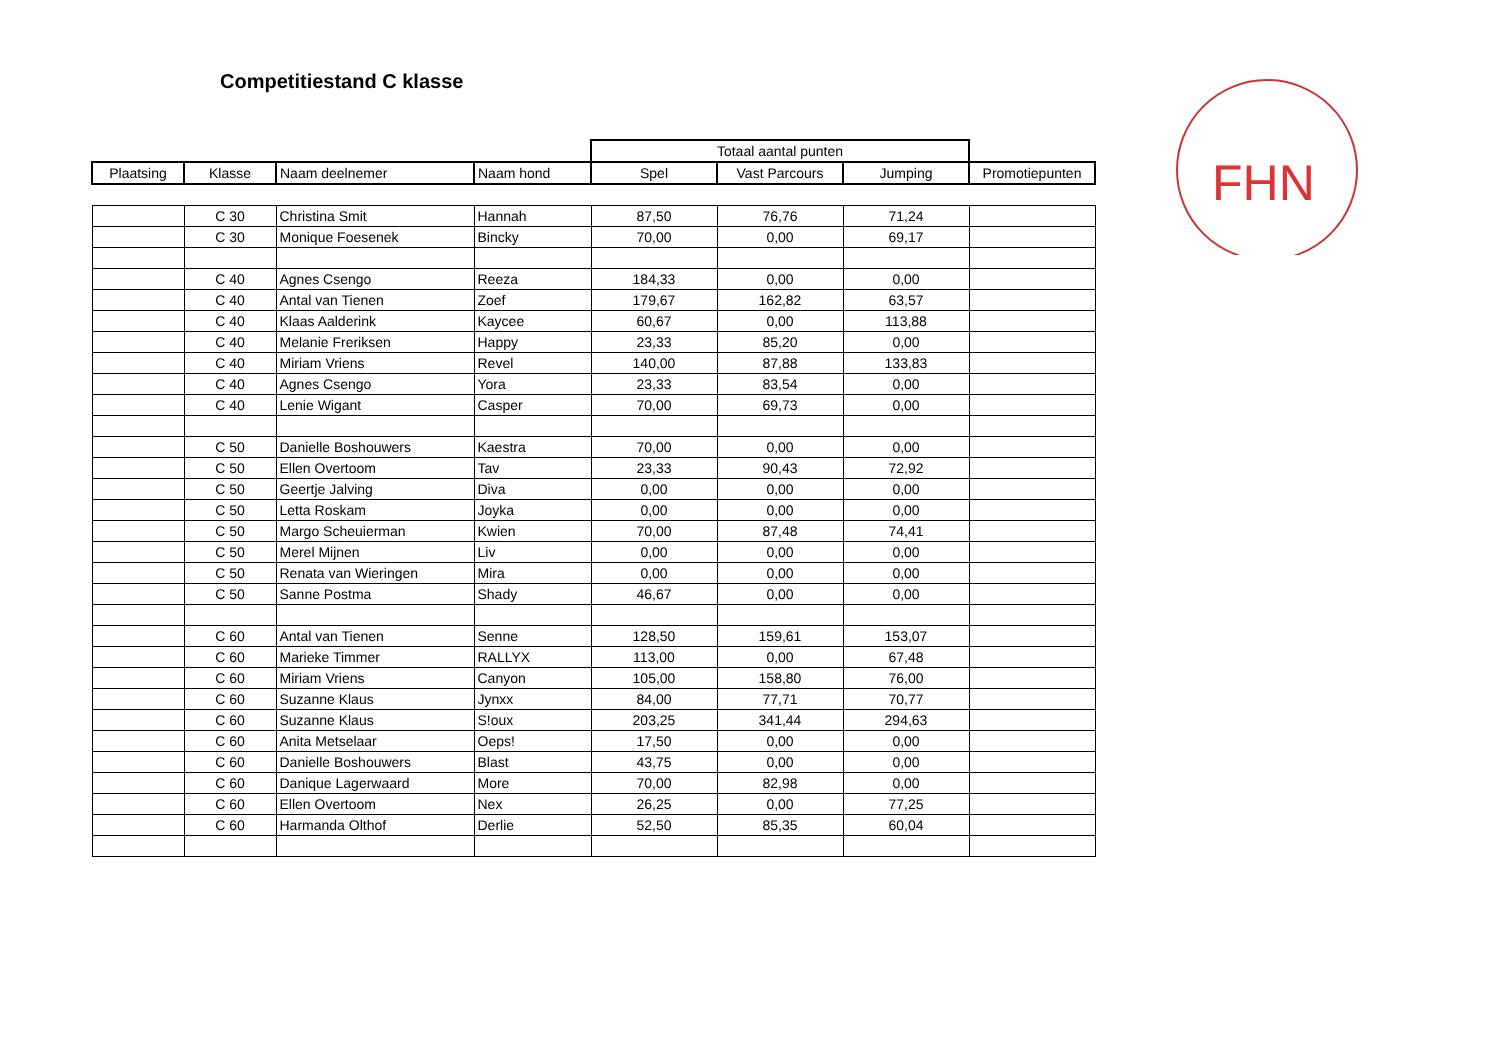Competitiestand C klasse
FHN
| | | | | Totaal aantal punten | | | |
| Plaatsing | Klasse | Naam deelnemer | Naam hond | Spel | Vast Parcours | Jumping | Promotiepunten |
| | C 30 | Christina Smit | Hannah | 87,50 | 76,76 | 71,24 | |
| | C 30 | Monique Foesenek | Bincky | 70,00 | 0,00 | 69,17 | |
| | C 40 | Agnes Csengo | Reeza | 184,33 | 0,00 | 0,00 | |
| | C 40 | Antal van Tienen | Zoef | 179,67 | 162,82 | 63,57 | |
| | C 40 | Klaas Aalderink | Kaycee | 60,67 | 0,00 | 113,88 | |
| | C 40 | Melanie Freriksen | Happy | 23,33 | 85,20 | 0,00 | |
| | C 40 | Miriam Vriens | Revel | 140,00 | 87,88 | 133,83 | |
| | C 40 | Agnes Csengo | Yora | 23,33 | 83,54 | 0,00 | |
| | C 40 | Lenie Wigant | Casper | 70,00 | 69,73 | 0,00 | |
| | C 50 | Danielle Boshouwers | Kaestra | 70,00 | 0,00 | 0,00 | |
| | C 50 | Ellen Overtoom | Tav | 23,33 | 90,43 | 72,92 | |
| | C 50 | Geertje Jalving | Diva | 0,00 | 0,00 | 0,00 | |
| | C 50 | Letta Roskam | Joyka | 0,00 | 0,00 | 0,00 | |
| | C 50 | Margo Scheuierman | Kwien | 70,00 | 87,48 | 74,41 | |
| | C 50 | Merel Mijnen | Liv | 0,00 | 0,00 | 0,00 | |
| | C 50 | Renata van Wieringen | Mira | 0,00 | 0,00 | 0,00 | |
| | C 50 | Sanne Postma | Shady | 46,67 | 0,00 | 0,00 | |
| | C 60 | Antal van Tienen | Senne | 128,50 | 159,61 | 153,07 | |
| | C 60 | Marieke Timmer | RALLYX | 113,00 | 0,00 | 67,48 | |
| | C 60 | Miriam Vriens | Canyon | 105,00 | 158,80 | 76,00 | |
| | C 60 | Suzanne Klaus | Jynxx | 84,00 | 77,71 | 70,77 | |
| | C 60 | Suzanne Klaus | S!oux | 203,25 | 341,44 | 294,63 | |
| | C 60 | Anita Metselaar | Oeps! | 17,50 | 0,00 | 0,00 | |
| | C 60 | Danielle Boshouwers | Blast | 43,75 | 0,00 | 0,00 | |
| | C 60 | Danique Lagerwaard | More | 70,00 | 82,98 | 0,00 | |
| | C 60 | Ellen Overtoom | Nex | 26,25 | 0,00 | 77,25 | |
| | C 60 | Harmanda Olthof | Derlie | 52,50 | 85,35 | 60,04 | |